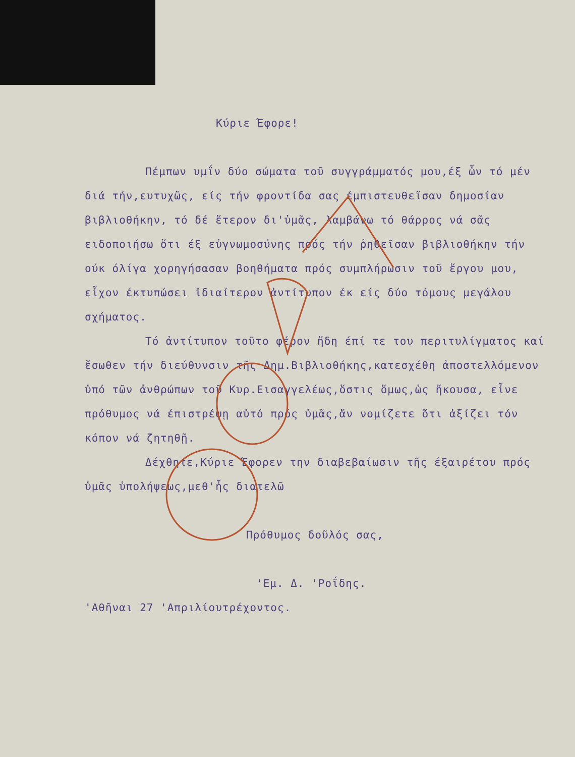Κύριε Έφορε!
Πέμπων υμΐν δύο σώματα τοῦ συγγράμματός μου,έξ ὧν τό μέν διά τήν,ευτυχῶς, είς τήν φροντίδα σας έμπιστευθεῖσαν δημοσίαν βιβλιοθήκην, τό δέ ἕτερον δι'ὑμᾶς, λαμβάνω τό θάρρος νά σᾶς ειδοποιήσω ὅτι έξ εὐγνωμοσύνης πρός τήν ῥηθεῖσαν βιβλιοθήκην τήν ούκ όλίγα χορηγήσασαν βοηθήματα πρός συμπλήρωσιν τοῦ ἔργου μου, εἶχον έκτυπώσει ἰδιαίτερον ἀντίτυπον έκ είς δύο τόμους μεγάλου σχήματος.
Τό ἀντίτυπον τοῦτο φέρον ἤδη έπί τε του περιτυλίγματος καί ἔσωθεν τήν διεύθυνσιν τῆς Δημ.Βιβλιοθήκης,κατεσχέθη ἀποστελλόμενον ὑπό τῶν ἀνθρώπων τοῦ Κυρ.Εισαγγελέως,ὅστις ὅμως,ὡς ἤκουσα, εἶνε πρόθυμος νά έπιστρέψῃ αὐτό πρός ὑμᾶς,ἄν νομίζετε ὅτι ἀξίζει τόν κόπον νά ζητηθῇ.
Δέχθητε,Κύριε Έφορεν την διαβεβαίωσιν τῆς έξαιρέτου πρός ὑμᾶς ὑπολήψεως,μεθ'ἧς διατελῶ
Πρόθυμος δοῦλός σας,
'Εμ. Δ. 'Ροΐδης.
'Αθῆναι 27 'Απριλίουτρέχοντος.